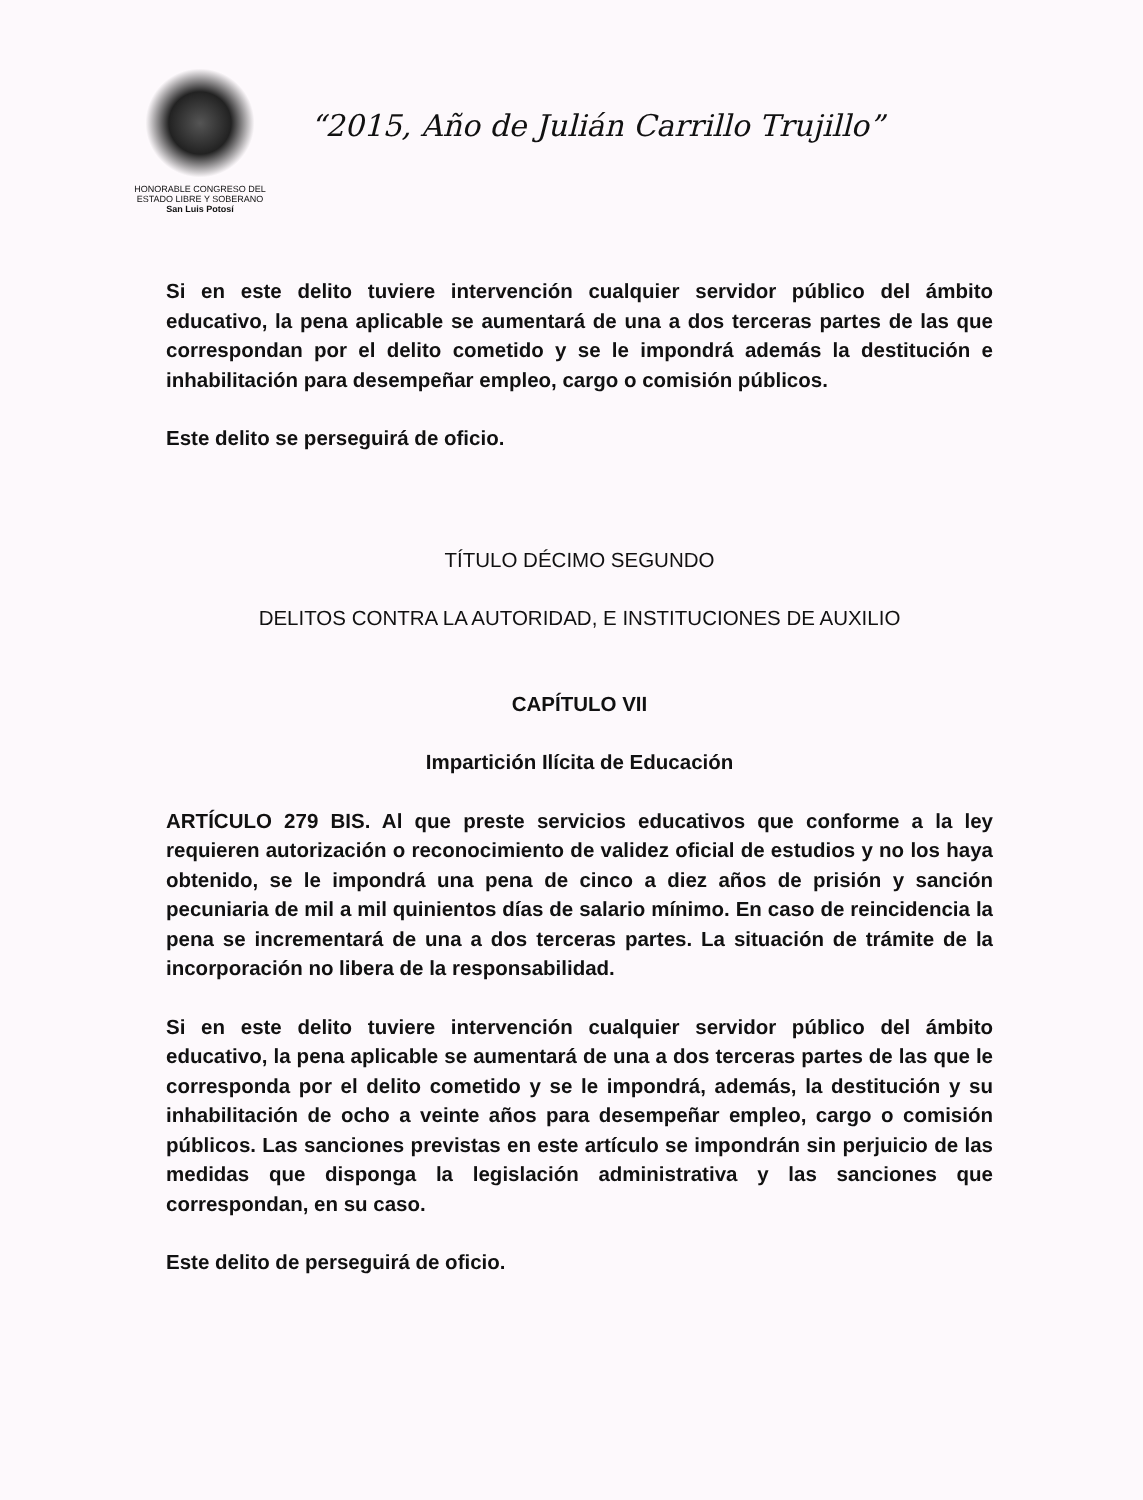HONORABLE CONGRESO DEL
ESTADO LIBRE Y SOBERANO
San Luis Potosí
“2015, Año de Julián Carrillo Trujillo”
Si en este delito tuviere intervención cualquier servidor público del ámbito educativo, la pena aplicable se aumentará de una a dos terceras partes de las que correspondan por el delito cometido y se le impondrá además la destitución e inhabilitación para desempeñar empleo, cargo o comisión públicos.
Este delito se perseguirá de oficio.
TÍTULO DÉCIMO SEGUNDO
DELITOS CONTRA LA AUTORIDAD, E INSTITUCIONES DE AUXILIO
CAPÍTULO VII
Impartición Ilícita de Educación
ARTÍCULO 279 BIS. Al que preste servicios educativos que conforme a la ley requieren autorización o reconocimiento de validez oficial de estudios y no los haya obtenido, se le impondrá una pena de cinco a diez años de prisión y sanción pecuniaria de mil a mil quinientos días de salario mínimo. En caso de reincidencia la pena se incrementará de una a dos terceras partes. La situación de trámite de la incorporación no libera de la responsabilidad.
Si en este delito tuviere intervención cualquier servidor público del ámbito educativo, la pena aplicable se aumentará de una a dos terceras partes de las que le corresponda por el delito cometido y se le impondrá, además, la destitución y su inhabilitación de ocho a veinte años para desempeñar empleo, cargo o comisión públicos. Las sanciones previstas en este artículo se impondrán sin perjuicio de las medidas que disponga la legislación administrativa y las sanciones que correspondan, en su caso.
Este delito de perseguirá de oficio.